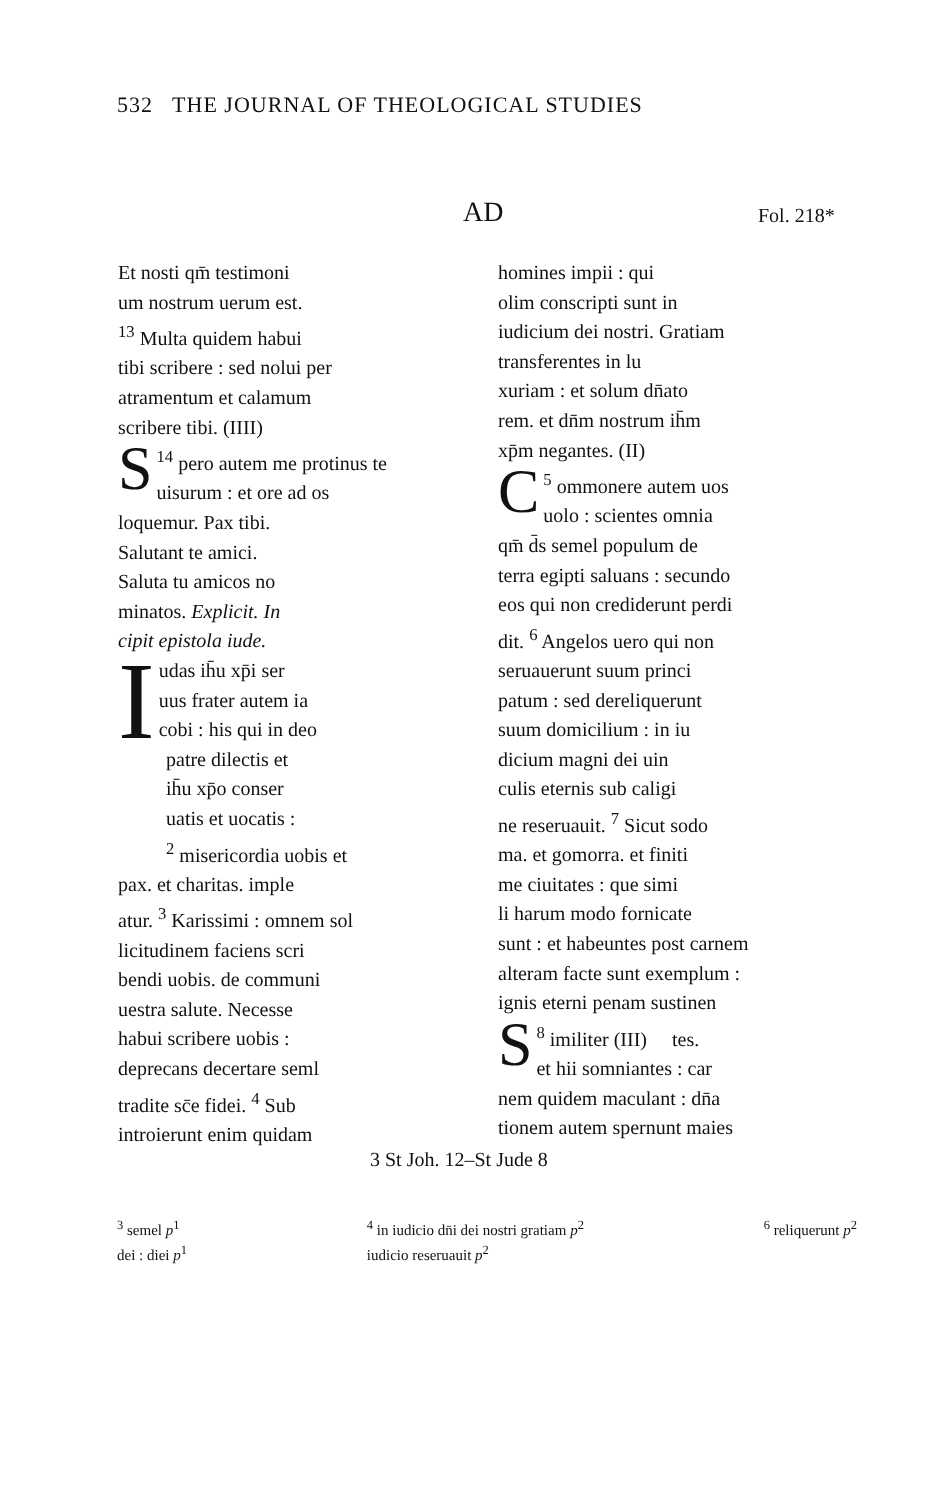532 THE JOURNAL OF THEOLOGICAL STUDIES
AD Fol. 218*
Et nosti qm̄ testimoni
um nostrum uerum est.
<sup>13</sup> Multa quidem habui
tibi scribere : sed nolui per
atramentum et calamum
scribere tibi. (IIII)
<sup>14</sup> S pero autem me protinus te
uisurum : et ore ad os
loquemur. Pax tibi.
Salutant te amici.
Saluta tu amicos no
minatos. Explicit. In
cipit epistola iude.
Iudas ih̄u xp̄i ser
uus frater autem ia
cobi : his qui in deo
patre dilectis et
ih̄u xp̄o conser
uatis et uocatis :
<sup>2</sup> misericordia uobis et
pax. et charitas. imple
atur. <sup>3</sup> Karissimi : omnem sol
licitudinem faciens scri
bendi uobis. de communi
uestra salute. Necesse
habui scribere uobis :
deprecans decertare seml
tradite sc̄e fidei. <sup>4</sup> Sub
introierunt enim quidam
homines impii : qui
olim conscripti sunt in
iudicium dei nostri. Gratiam
transferentes in lu
xuriam : et solum dn̄ato
rem. et dn̄m nostrum ih̄m
xp̄m negantes. (II)
<sup>5</sup> C ommonere autem uos
uolo : scientes omnia
qm̄ d̄s semel populum de
terra egipti saluans : secundo
eos qui non crediderunt perdi
dit. <sup>6</sup> Angelos uero qui non
seruauerunt suum princi
patum : sed dereliquerunt
suum domicilium : in iu
dicium magni dei uin
culis eternis sub caligi
ne reseruauit. <sup>7</sup> Sicut sodo
ma. et gomorra. et finiti
me ciuitates : que simi
li harum modo fornicate
sunt : et habeuntes post carnem
alteram facte sunt exemplum :
ignis eterni penam sustinen
<sup>8</sup> S imiliter (III) tes.
et hii somniantes : car
nem quidem maculant : dn̄a
tionem autem spernunt maies
3 St Joh. 12–St Jude 8
<sup>3</sup> semel p<sup>1</sup>
dei : diei p<sup>1</sup>
<sup>4</sup> in iudicio dn̄i dei nostri gratiam p<sup>2</sup>
iudicio reseruauit p<sup>2</sup>
<sup>6</sup> reliquerunt p<sup>2</sup>